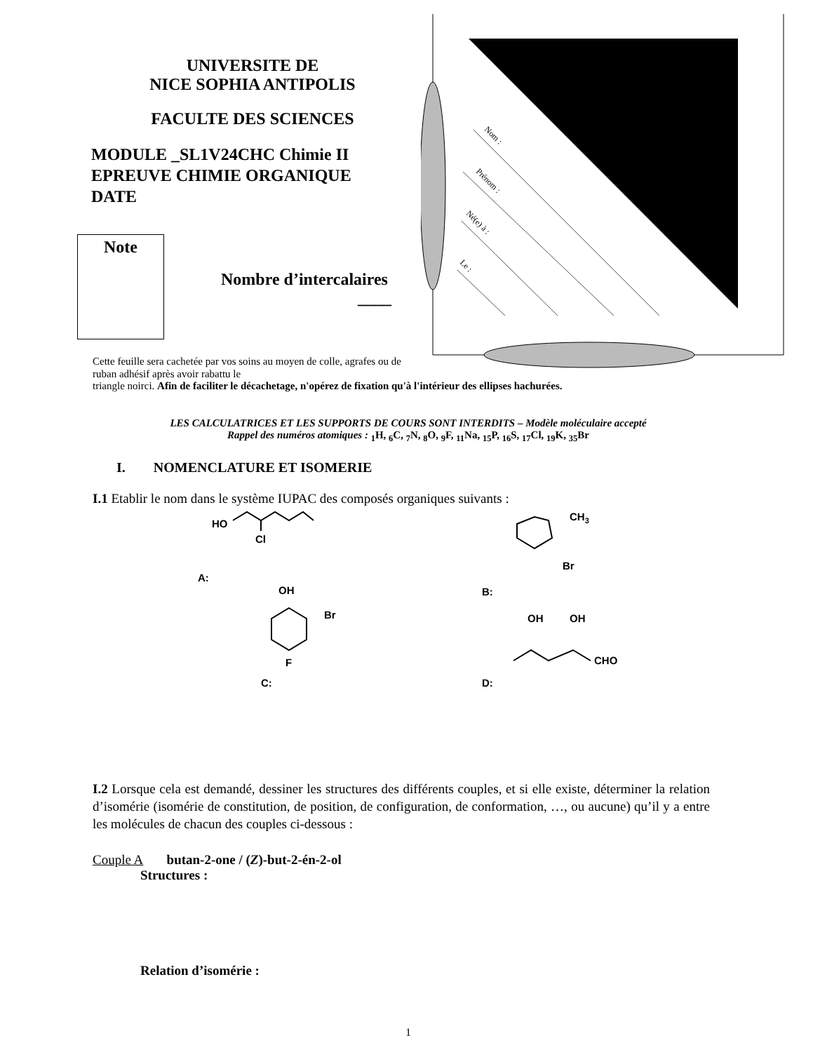Nom :
Prénom :
Né(e) à :
Le :
UNIVERSITE DE
NICE SOPHIA ANTIPOLIS
FACULTE DES SCIENCES
MODULE _SL1V24CHC Chimie II
EPREUVE CHIMIE ORGANIQUE
DATE
Note
Nombre d’intercalaires
____
Cette feuille sera cachetée par vos soins au moyen de colle, agrafes ou de ruban adhésif après avoir rabattu le
triangle noirci. Afin de faciliter le décachetage, n'opérez de fixation qu'à l'intérieur des ellipses hachurées.
LES CALCULATRICES ET LES SUPPORTS DE COURS SONT INTERDITS – Modèle moléculaire accepté
Rappel des numéros atomiques : <sub>1</sub>H, <sub>6</sub>C, <sub>7</sub>N, <sub>8</sub>O, <sub>9</sub>F, <sub>11</sub>Na, <sub>15</sub>P, <sub>16</sub>S, <sub>17</sub>Cl, <sub>19</sub>K, <sub>35</sub>Br
I. NOMENCLATURE ET ISOMERIE
I.1 Etablir le nom dans le système IUPAC des composés organiques suivants :
HO
Cl
A:
OH
Br
F
C:
CH3
Br
B:
OH
OH
CHO
D:
I.2 Lorsque cela est demandé, dessiner les structures des différents couples, et si elle existe, déterminer la relation d’isomérie (isomérie de constitution, de position, de configuration, de conformation, …, ou aucune) qu’il y a entre les molécules de chacun des couples ci-dessous :
Couple A butan-2-one / (Z)-but-2-én-2-ol
Structures :
Relation d’isomérie :
1